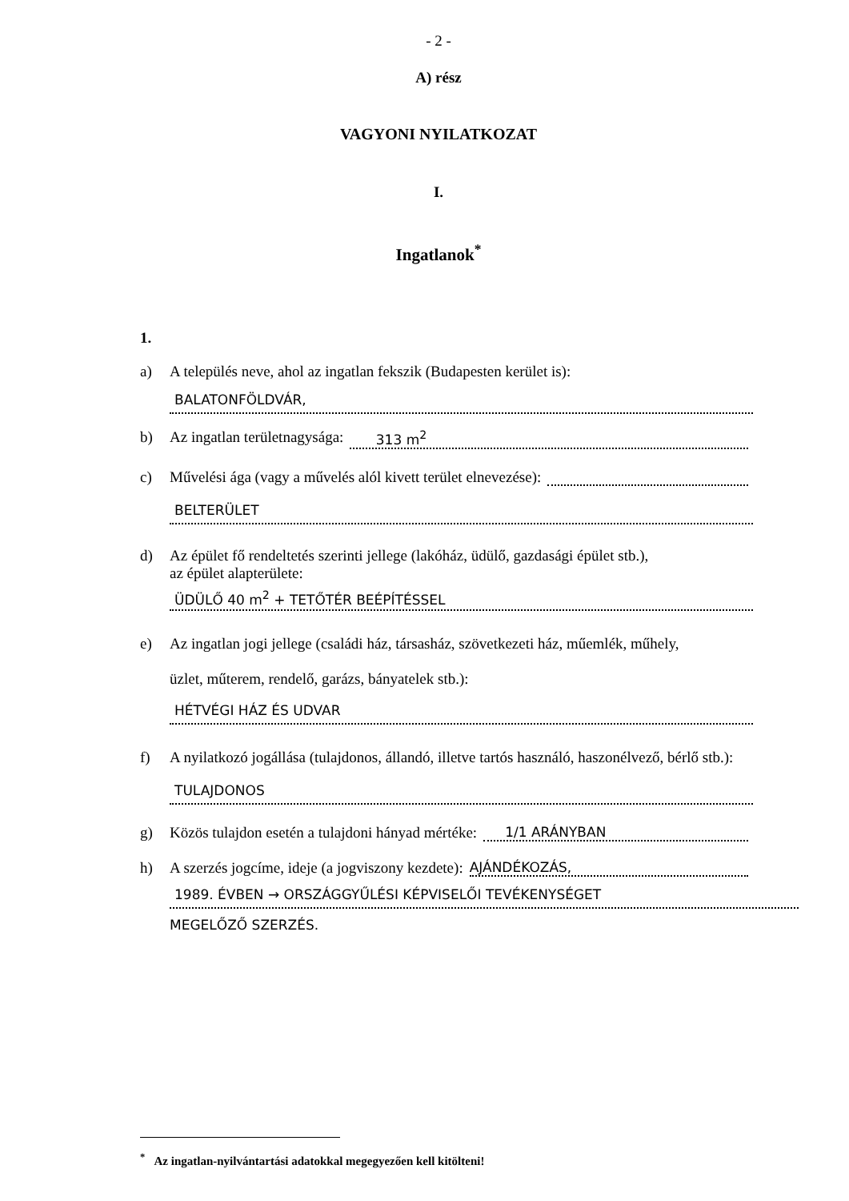- 2 -
A) rész
VAGYONI NYILATKOZAT
I.
Ingatlanok<sup>*</sup>
1.
a) A település neve, ahol az ingatlan fekszik (Budapesten kerület is):
BALATONFÖLDVÁR,
b) Az ingatlan területnagysága: 313 m<sup>2</sup>
c) Művelési ága (vagy a művelés alól kivett terület elnevezése):
BELTERÜLET
d) Az épület fő rendeltetés szerinti jellege (lakóház, üdülő, gazdasági épület stb.),
az épület alapterülete:
ÜDÜLŐ 40 m<sup>2</sup> + TETŐTÉR BEÉPÍTÉSSEL
e) Az ingatlan jogi jellege (családi ház, társasház, szövetkezeti ház, műemlék, műhely,
üzlet, műterem, rendelő, garázs, bányatelek stb.):
HÉTVÉGI HÁZ ÉS UDVAR
f) A nyilatkozó jogállása (tulajdonos, állandó, illetve tartós használó, haszonélvező, bérlő stb.):
TULAJDONOS
g) Közös tulajdon esetén a tulajdoni hányad mértéke: 1/1 ARÁNYBAN
h) A szerzés jogcíme, ideje (a jogviszony kezdete): AJÁNDÉKOZÁS,
1989. ÉVBEN → ORSZÁGGYŰLÉSI KÉPVISELŐI TEVÉKENYSÉGET
MEGELŐZŐ SZERZÉS.
<sup>*</sup> Az ingatlan-nyilvántartási adatokkal megegyezően kell kitölteni!